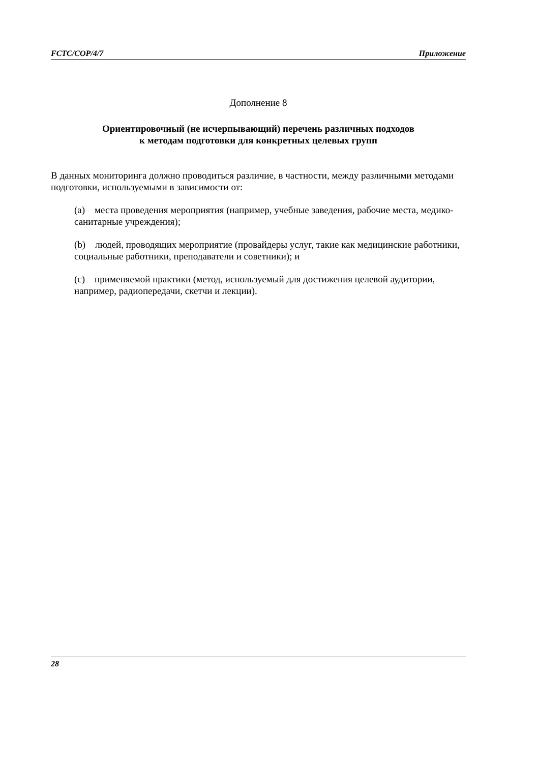FCTC/COP/4/7 Приложение
Дополнение 8
Ориентировочный (не исчерпывающий) перечень различных подходов
к методам подготовки для конкретных целевых групп
В данных мониторинга должно проводиться различие, в частности, между различными методами подготовки, используемыми в зависимости от:
(a) места проведения мероприятия (например, учебные заведения, рабочие места, медико-санитарные учреждения);
(b) людей, проводящих мероприятие (провайдеры услуг, такие как медицинские работники, социальные работники, преподаватели и советники); и
(c) применяемой практики (метод, используемый для достижения целевой аудитории, например, радиопередачи, скетчи и лекции).
28